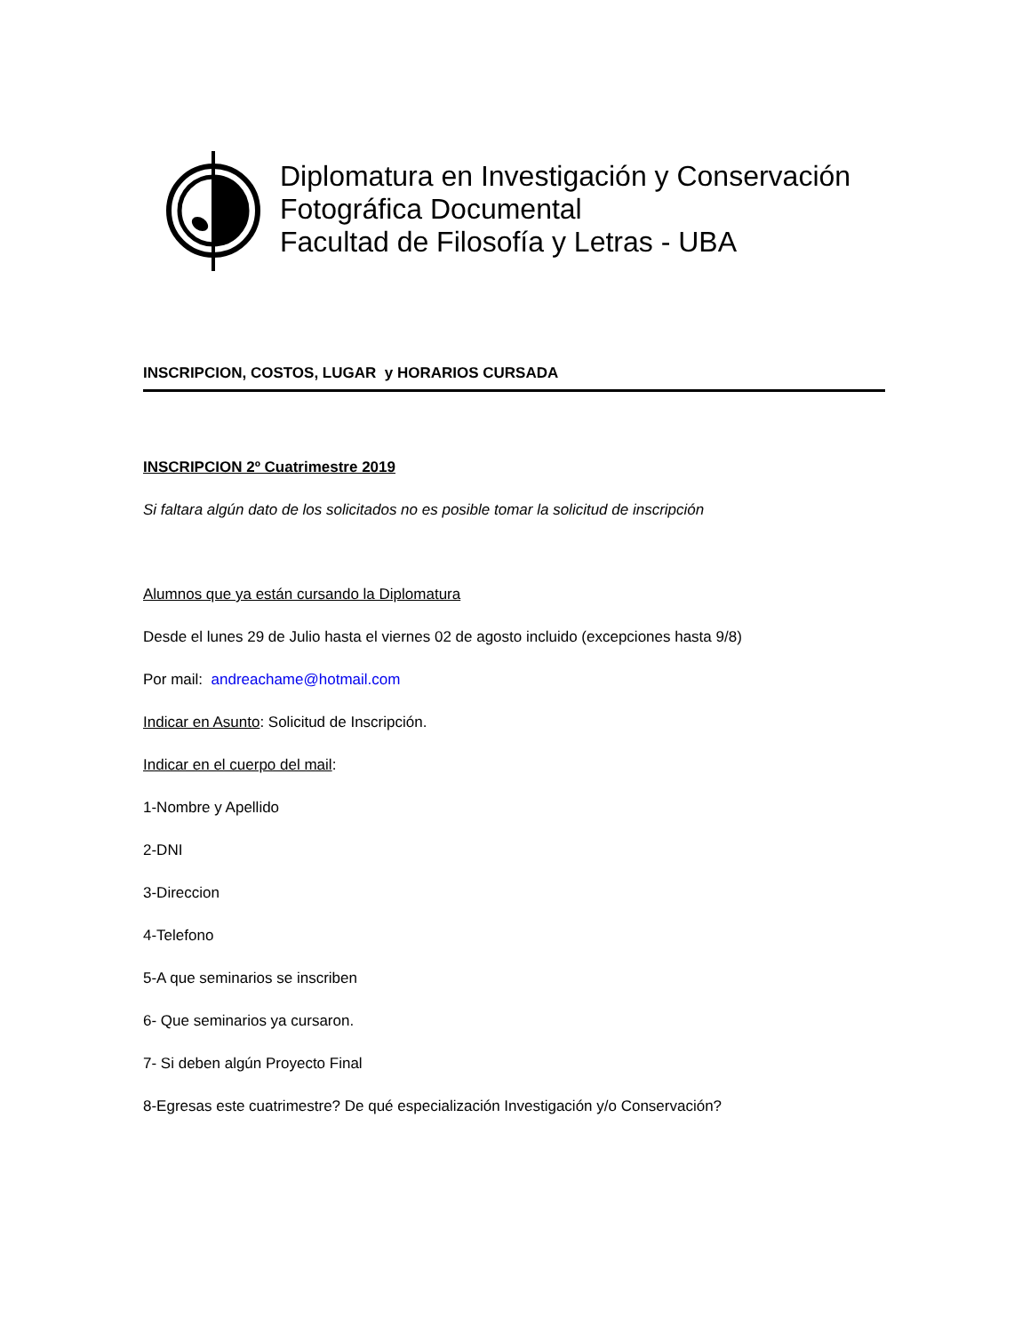Diplomatura en Investigación y Conservación
Fotográfica Documental
Facultad de Filosofía y Letras - UBA
INSCRIPCION, COSTOS, LUGAR y HORARIOS CURSADA
INSCRIPCION 2º Cuatrimestre 2019
Si faltara algún dato de los solicitados no es posible tomar la solicitud de inscripción
Alumnos que ya están cursando la Diplomatura
Desde el lunes 29 de Julio hasta el viernes 02 de agosto incluido (excepciones hasta 9/8)
Por mail: andreachame@hotmail.com
Indicar en Asunto: Solicitud de Inscripción.
Indicar en el cuerpo del mail:
1-Nombre y Apellido
2-DNI
3-Direccion
4-Telefono
5-A que seminarios se inscriben
6- Que seminarios ya cursaron.
7- Si deben algún Proyecto Final
8-Egresas este cuatrimestre? De qué especialización Investigación y/o Conservación?